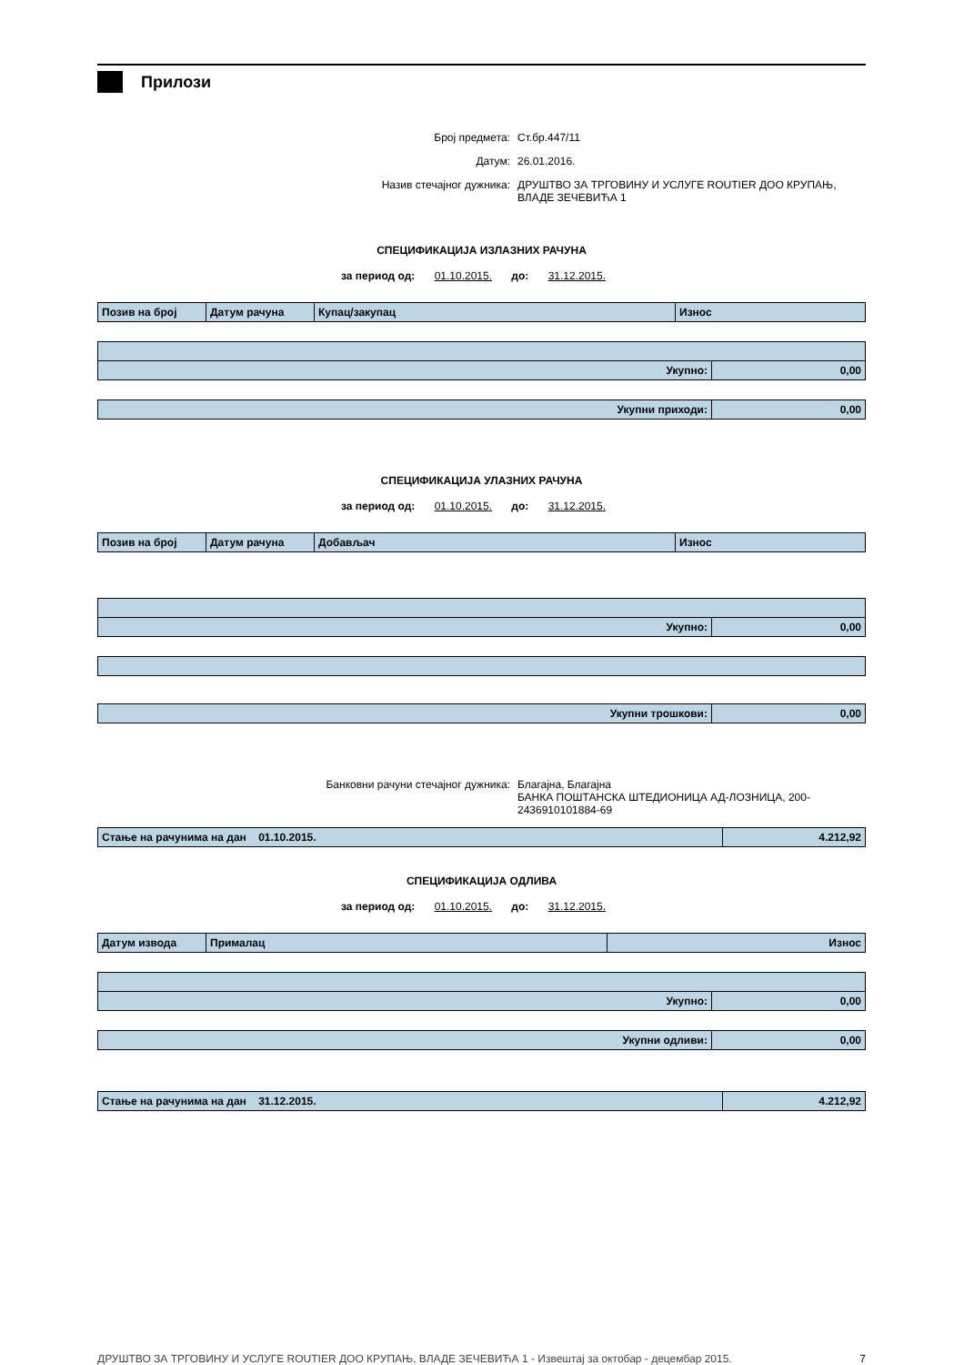Прилози
Број предмета: Ст.бр.447/11
Датум: 26.01.2016.
Назив стечајног дужника: ДРУШТВО ЗА ТРГОВИНУ И УСЛУГЕ ROUTIER ДОО КРУПАЊ,
ВЛАДЕ ЗЕЧЕВИЋА 1
СПЕЦИФИКАЦИЈА ИЗЛАЗНИХ РАЧУНА
за период од: 01.10.2015. до: 31.12.2015.
| Позив на број | Датум рачуна | Купац/закупац | Износ |
| --- | --- | --- | --- |
| Укупно: | 0,00 |
| Укупни приходи: | 0,00 |
СПЕЦИФИКАЦИЈА УЛАЗНИХ РАЧУНА
за период од: 01.10.2015. до: 31.12.2015.
| Позив на број | Датум рачуна | Добављач | Износ |
| --- | --- | --- | --- |
| Укупно: | 0,00 |
| Укупни трошкови: | 0,00 |
Банковни рачуни стечајног дужника: Благајна, Благајна
БАНКА ПОШТАНСКА ШТЕДИОНИЦА АД-ЛОЗНИЦА, 200-
2436910101884-69
| Стање на рачунима на дан 01.10.2015. | 4.212,92 |
СПЕЦИФИКАЦИЈА ОДЛИВА
за период од: 01.10.2015. до: 31.12.2015.
| Датум извода | Прималац | Износ |
| --- | --- | --- |
| Укупно: | 0,00 |
| Укупни одливи: | 0,00 |
| Стање на рачунима на дан 31.12.2015. | 4.212,92 |
ДРУШТВО ЗА ТРГОВИНУ И УСЛУГЕ ROUTIER ДОО КРУПАЊ, ВЛАДЕ ЗЕЧЕВИЋА 1 - Извештај за октобар - децембар 2015. 7